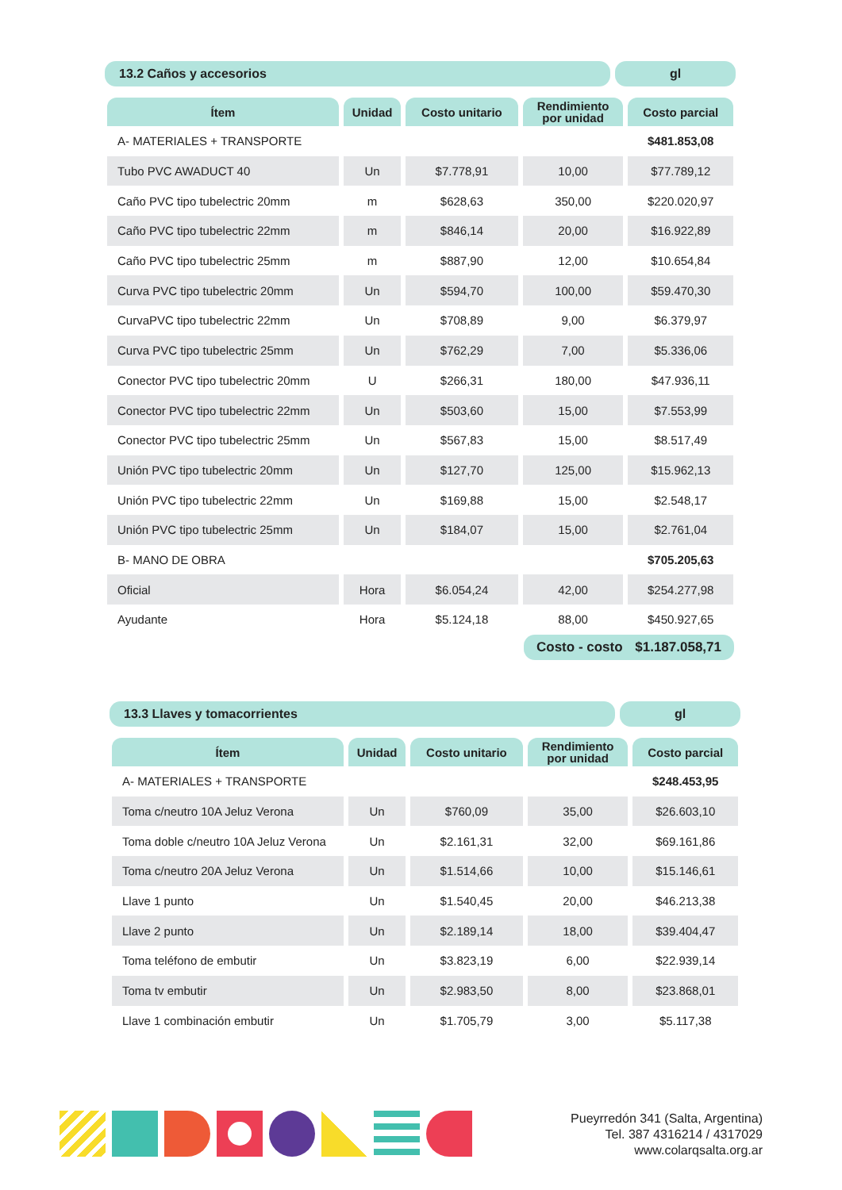13.2 Caños y accesorios gl
| Ítem | Unidad | Costo unitario | Rendimiento por unidad | Costo parcial |
| --- | --- | --- | --- | --- |
| A- MATERIALES + TRANSPORTE | | | | $481.853,08 |
| Tubo PVC AWADUCT 40 | Un | $7.778,91 | 10,00 | $77.789,12 |
| Caño PVC tipo tubelectric 20mm | m | $628,63 | 350,00 | $220.020,97 |
| Caño PVC tipo tubelectric 22mm | m | $846,14 | 20,00 | $16.922,89 |
| Caño PVC tipo tubelectric 25mm | m | $887,90 | 12,00 | $10.654,84 |
| Curva PVC tipo tubelectric 20mm | Un | $594,70 | 100,00 | $59.470,30 |
| CurvaPVC tipo tubelectric 22mm | Un | $708,89 | 9,00 | $6.379,97 |
| Curva PVC tipo tubelectric 25mm | Un | $762,29 | 7,00 | $5.336,06 |
| Conector PVC tipo tubelectric 20mm | U | $266,31 | 180,00 | $47.936,11 |
| Conector PVC tipo tubelectric 22mm | Un | $503,60 | 15,00 | $7.553,99 |
| Conector PVC tipo tubelectric 25mm | Un | $567,83 | 15,00 | $8.517,49 |
| Unión PVC tipo tubelectric 20mm | Un | $127,70 | 125,00 | $15.962,13 |
| Unión PVC tipo tubelectric 22mm | Un | $169,88 | 15,00 | $2.548,17 |
| Unión PVC tipo tubelectric 25mm | Un | $184,07 | 15,00 | $2.761,04 |
| B- MANO DE OBRA | | | | $705.205,63 |
| Oficial | Hora | $6.054,24 | 42,00 | $254.277,98 |
| Ayudante | Hora | $5.124,18 | 88,00 | $450.927,65 |
Costo - costo $1.187.058,71
13.3 Llaves y tomacorrientes gl
| Ítem | Unidad | Costo unitario | Rendimiento por unidad | Costo parcial |
| --- | --- | --- | --- | --- |
| A- MATERIALES + TRANSPORTE | | | | $248.453,95 |
| Toma c/neutro 10A Jeluz Verona | Un | $760,09 | 35,00 | $26.603,10 |
| Toma doble c/neutro 10A Jeluz Verona | Un | $2.161,31 | 32,00 | $69.161,86 |
| Toma c/neutro 20A Jeluz Verona | Un | $1.514,66 | 10,00 | $15.146,61 |
| Llave 1 punto | Un | $1.540,45 | 20,00 | $46.213,38 |
| Llave 2 punto | Un | $2.189,14 | 18,00 | $39.404,47 |
| Toma teléfono de embutir | Un | $3.823,19 | 6,00 | $22.939,14 |
| Toma tv embutir | Un | $2.983,50 | 8,00 | $23.868,01 |
| Llave 1 combinación embutir | Un | $1.705,79 | 3,00 | $5.117,38 |
Pueyrredón 341 (Salta, Argentina)
Tel. 387 4316214 / 4317029
www.colarqsalta.org.ar